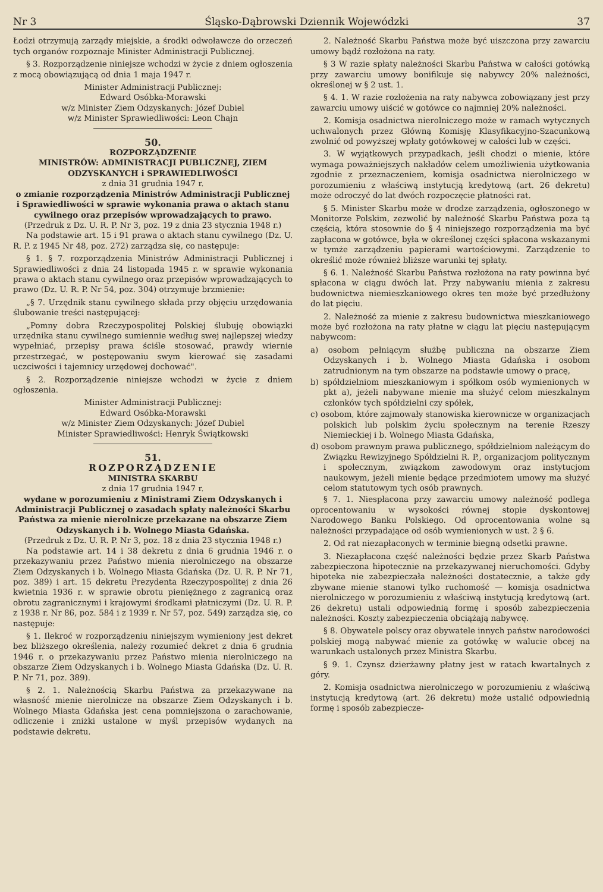Nr 3 Śląsko-Dąbrowski Dziennik Wojewódzki 37
Łodzi otrzymują zarządy miejskie, a środki odwoławcze do orzeczeń tych organów rozpoznaje Minister Administracji Publicznej.
§ 3. Rozporządzenie niniejsze wchodzi w życie z dniem ogłoszenia z mocą obowiązującą od dnia 1 maja 1947 r.
Minister Administracji Publicznej:
Edward Osóbka-Morawski
w/z Minister Ziem Odzyskanych: Józef Dubiel
w/z Minister Sprawiedliwości: Leon Chajn
50.
ROZPORZĄDZENIE
MINISTRÓW: ADMINISTRACJI PUBLICZNEJ, ZIEM ODZYSKANYCH i SPRAWIEDLIWOŚCI
z dnia 31 grudnia 1947 r.
o zmianie rozporządzenia Ministrów Administracji Publicznej i Sprawiedliwości w sprawie wykonania prawa o aktach stanu cywilnego oraz przepisów wprowadzających to prawo.
(Przedruk z Dz. U. R. P. Nr 3, poz. 19 z dnia 23 stycznia 1948 r.)
Na podstawie art. 15 i 91 prawa o aktach stanu cywilnego (Dz. U. R. P. z 1945 Nr 48, poz. 272) zarządza się, co następuje:
§ 1. § 7. rozporządzenia Ministrów Administracji Publicznej i Sprawiedliwości z dnia 24 listopada 1945 r. w sprawie wykonania prawa o aktach stanu cywilnego oraz przepisów wprowadzających to prawo (Dz. U. R. P. Nr 54, poz. 304) otrzymuje brzmienie:
„§ 7. Urzędnik stanu cywilnego składa przy objęciu urzędowania ślubowanie treści następującej:
„Pomny dobra Rzeczypospolitej Polskiej ślubuję obowiązki urzędnika stanu cywilnego sumiennie według swej najlepszej wiedzy wypełniać, przepisy prawa ściśle stosować, prawdy wiernie przestrzegać, w postępowaniu swym kierować się zasadami uczciwości i tajemnicy urzędowej dochować".
§ 2. Rozporządzenie niniejsze wchodzi w życie z dniem ogłoszenia.
Minister Administracji Publicznej:
Edward Osóbka-Morawski
w/z Minister Ziem Odzyskanych: Józef Dubiel
Minister Sprawiedliwości: Henryk Świątkowski
51.
ROZPORZĄDZENIE
MINISTRA SKARBU
z dnia 17 grudnia 1947 r.
wydane w porozumieniu z Ministrami Ziem Odzyskanych i Administracji Publicznej o zasadach spłaty należności Skarbu Państwa za mienie nierolnicze przekazane na obszarze Ziem Odzyskanych i b. Wolnego Miasta Gdańska.
(Przedruk z Dz. U. R. P. Nr 3, poz. 18 z dnia 23 stycznia 1948 r.)
Na podstawie art. 14 i 38 dekretu z dnia 6 grudnia 1946 r. o przekazywaniu przez Państwo mienia nierolniczego na obszarze Ziem Odzyskanych i b. Wolnego Miasta Gdańska (Dz. U. R. P. Nr 71, poz. 389) i art. 15 dekretu Prezydenta Rzeczypospolitej z dnia 26 kwietnia 1936 r. w sprawie obrotu pieniężnego z zagranicą oraz obrotu zagranicznymi i krajowymi środkami płatniczymi (Dz. U. R. P. z 1938 r. Nr 86, poz. 584 i z 1939 r. Nr 57, poz. 549) zarządza się, co następuje:
§ 1. Ilekroć w rozporządzeniu niniejszym wymieniony jest dekret bez bliższego określenia, należy rozumieć dekret z dnia 6 grudnia 1946 r. o przekazywaniu przez Państwo mienia nierolniczego na obszarze Ziem Odzyskanych i b. Wolnego Miasta Gdańska (Dz. U. R. P. Nr 71, poz. 389).
§ 2. 1. Należnością Skarbu Państwa za przekazywane na własność mienie nierolnicze na obszarze Ziem Odzyskanych i b. Wolnego Miasta Gdańska jest cena pomniejszona o zarachowanie, odliczenie i zniżki ustalone w myśl przepisów wydanych na podstawie dekretu.
2. Należność Skarbu Państwa może być uiszczona przy zawarciu umowy bądź rozłożona na raty.
§ 3 W razie spłaty należności Skarbu Państwa w całości gotówką przy zawarciu umowy bonifikuje się nabywcy 20% należności, określonej w § 2 ust. 1.
§ 4. 1. W razie rozłożenia na raty nabywca zobowiązany jest przy zawarciu umowy uiścić w gotówce co najmniej 20% należności.
2. Komisja osadnictwa nierolniczego może w ramach wytycznych uchwalonych przez Główną Komisję Klasyfikacyjno-Szacunkową zwolnić od powyższej wpłaty gotówkowej w całości lub w części.
3. W wyjątkowych przypadkach, jeśli chodzi o mienie, które wymaga poważniejszych nakładów celem umożliwienia użytkowania zgodnie z przeznaczeniem, komisja osadnictwa nierolniczego w porozumieniu z właściwą instytucją kredytową (art. 26 dekretu) może odroczyć do lat dwóch rozpoczęcie płatności rat.
§ 5. Minister Skarbu może w drodze zarządzenia, ogłoszonego w Monitorze Polskim, zezwolić by należność Skarbu Państwa poza tą częścią, która stosownie do § 4 niniejszego rozporządzenia ma być zapłacona w gotówce, była w określonej części spłacona wskazanymi w tymże zarządzeniu papierami wartościowymi. Zarządzenie to określić może również bliższe warunki tej spłaty.
§ 6. 1. Należność Skarbu Państwa rozłożona na raty powinna być spłacona w ciągu dwóch lat. Przy nabywaniu mienia z zakresu budownictwa niemieszkaniowego okres ten może być przedłużony do lat pięciu.
2. Należność za mienie z zakresu budownictwa mieszkaniowego może być rozłożona na raty płatne w ciągu lat pięciu następującym nabywcom:
a) osobom pełniącym służbę publiczna na obszarze Ziem Odzyskanych i b. Wolnego Miasta Gdańska i osobom zatrudnionym na tym obszarze na podstawie umowy o pracę,
b) spółdzielniom mieszkaniowym i spółkom osób wymienionych w pkt a), jeżeli nabywane mienie ma służyć celom mieszkalnym członków tych spółdzielni czy spółek,
c) osobom, które zajmowały stanowiska kierownicze w organizacjach polskich lub polskim życiu społecznym na terenie Rzeszy Niemieckiej i b. Wolnego Miasta Gdańska,
d) osobom prawnym prawa publicznego, spółdzielniom należącym do Związku Rewizyjnego Spółdzielni R. P., organizacjom politycznym i społecznym, związkom zawodowym oraz instytucjom naukowym, jeżeli mienie będące przedmiotem umowy ma służyć celom statutowym tych osób prawnych.
§ 7. 1. Niespłacona przy zawarciu umowy należność podlega oprocentowaniu w wysokości równej stopie dyskontowej Narodowego Banku Polskiego. Od oprocentowania wolne są należności przypadające od osób wymienionych w ust. 2 § 6.
2. Od rat niezapłaconych w terminie biegną odsetki prawne.
3. Niezapłacona część należności będzie przez Skarb Państwa zabezpieczona hipotecznie na przekazywanej nieruchomości. Gdyby hipoteka nie zabezpieczała należności dostatecznie, a także gdy zbywane mienie stanowi tylko ruchomość — komisja osadnictwa nierolniczego w porozumieniu z właściwą instytucją kredytową (art. 26 dekretu) ustali odpowiednią formę i sposób zabezpieczenia należności. Koszty zabezpieczenia obciążają nabywcę.
§ 8. Obywatele polscy oraz obywatele innych państw narodowości polskiej mogą nabywać mienie za gotówkę w walucie obcej na warunkach ustalonych przez Ministra Skarbu.
§ 9. 1. Czynsz dzierżawny płatny jest w ratach kwartalnych z góry.
2. Komisja osadnictwa nierolniczego w porozumieniu z właściwą instytucją kredytową (art. 26 dekretu) może ustalić odpowiednią formę i sposób zabezpiecze-